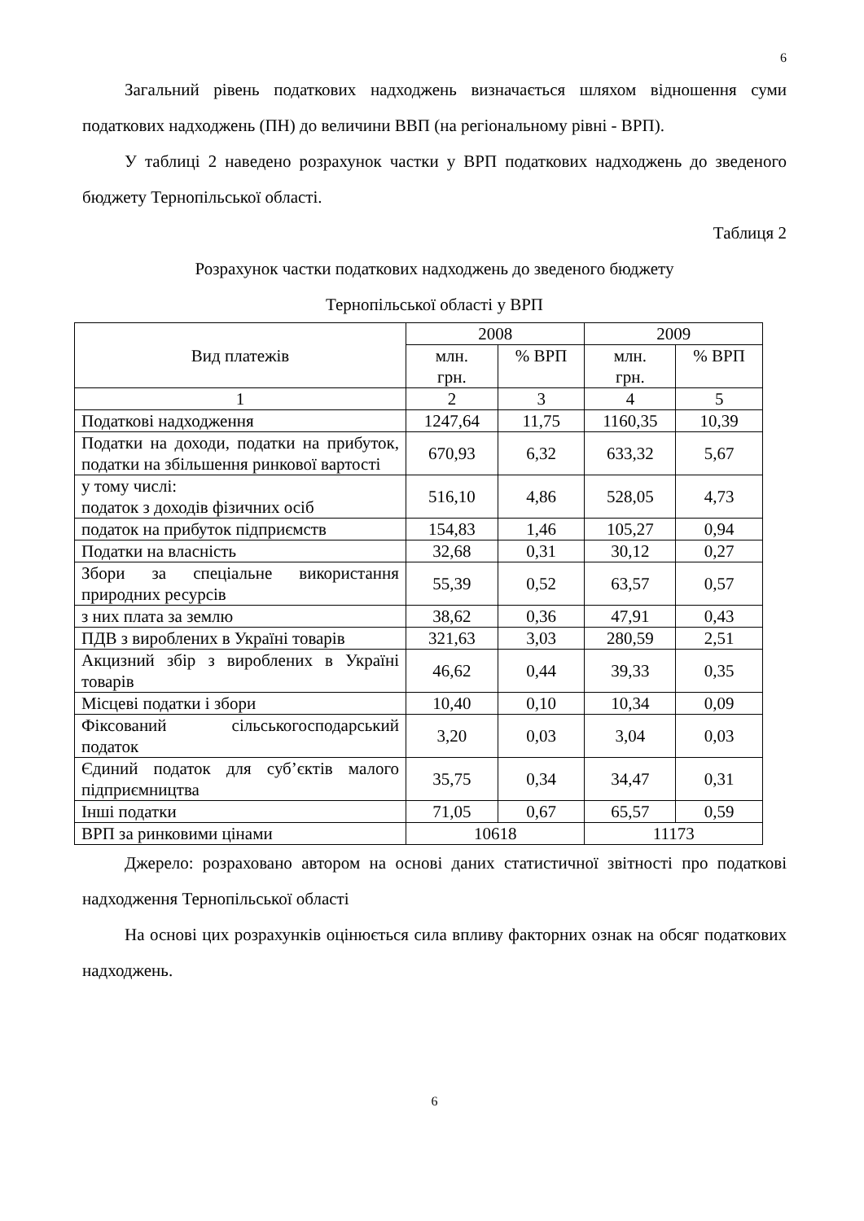6
Загальний рівень податкових надходжень визначається шляхом відношення суми податкових надходжень (ПН) до величини ВВП (на регіональному рівні - ВРП).
У таблиці 2 наведено розрахунок частки у ВРП податкових надходжень до зведеного бюджету Тернопільської області.
Таблиця 2
Розрахунок частки податкових надходжень до зведеного бюджету
Тернопільської області у ВРП
| Вид платежів | 2008 | | 2009 | |
| --- | --- | --- | --- | --- |
| | млн. грн. | % ВРП | млн. грн. | % ВРП |
| 1 | 2 | 3 | 4 | 5 |
| Податкові надходження | 1247,64 | 11,75 | 1160,35 | 10,39 |
| Податки на доходи, податки на прибуток, податки на збільшення ринкової вартості | 670,93 | 6,32 | 633,32 | 5,67 |
| у тому числі: податок з доходів фізичних осіб | 516,10 | 4,86 | 528,05 | 4,73 |
| податок на прибуток підприємств | 154,83 | 1,46 | 105,27 | 0,94 |
| Податки на власність | 32,68 | 0,31 | 30,12 | 0,27 |
| Збори за спеціальне використання природних ресурсів | 55,39 | 0,52 | 63,57 | 0,57 |
| з них плата за землю | 38,62 | 0,36 | 47,91 | 0,43 |
| ПДВ з вироблених в Україні товарів | 321,63 | 3,03 | 280,59 | 2,51 |
| Акцизний збір з вироблених в Україні товарів | 46,62 | 0,44 | 39,33 | 0,35 |
| Місцеві податки і збори | 10,40 | 0,10 | 10,34 | 0,09 |
| Фіксований сільськогосподарський податок | 3,20 | 0,03 | 3,04 | 0,03 |
| Єдиний податок для суб’єктів малого підприємництва | 35,75 | 0,34 | 34,47 | 0,31 |
| Інші податки | 71,05 | 0,67 | 65,57 | 0,59 |
| ВРП за ринковими цінами | 10618 | | 11173 | |
Джерело: розраховано автором на основі даних статистичної звітності про податкові надходження Тернопільської області
На основі цих розрахунків оцінюється сила впливу факторних ознак на обсяг податкових надходжень.
6